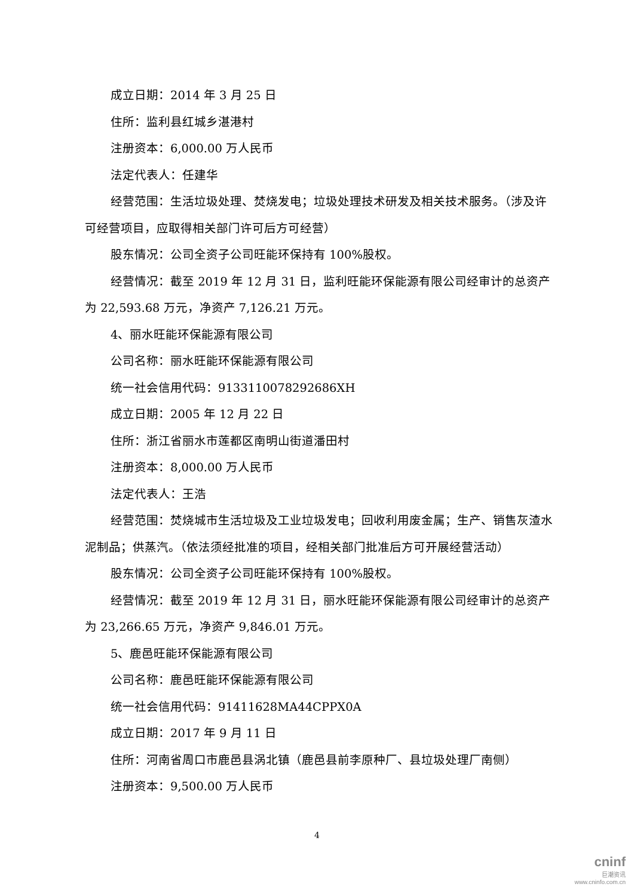成立日期：2014 年 3 月 25 日
住所：监利县红城乡湛港村
注册资本：6,000.00 万人民币
法定代表人：任建华
经营范围：生活垃圾处理、焚烧发电；垃圾处理技术研发及相关技术服务。（涉及许可经营项目，应取得相关部门许可后方可经营）
股东情况：公司全资子公司旺能环保持有 100%股权。
经营情况：截至 2019 年 12 月 31 日，监利旺能环保能源有限公司经审计的总资产为 22,593.68 万元，净资产 7,126.21 万元。
4、丽水旺能环保能源有限公司
公司名称：丽水旺能环保能源有限公司
统一社会信用代码：9133110078292686XH
成立日期：2005 年 12 月 22 日
住所：浙江省丽水市莲都区南明山街道潘田村
注册资本：8,000.00 万人民币
法定代表人：王浩
经营范围：焚烧城市生活垃圾及工业垃圾发电；回收利用废金属；生产、销售灰渣水泥制品；供蒸汽。（依法须经批准的项目，经相关部门批准后方可开展经营活动）
股东情况：公司全资子公司旺能环保持有 100%股权。
经营情况：截至 2019 年 12 月 31 日，丽水旺能环保能源有限公司经审计的总资产为 23,266.65 万元，净资产 9,846.01 万元。
5、鹿邑旺能环保能源有限公司
公司名称：鹿邑旺能环保能源有限公司
统一社会信用代码：91411628MA44CPPX0A
成立日期：2017 年 9 月 11 日
住所：河南省周口市鹿邑县涡北镇（鹿邑县前李原种厂、县垃圾处理厂南侧）
注册资本：9,500.00 万人民币
4
cninf
巨潮资讯
www.cninfo.com.cn